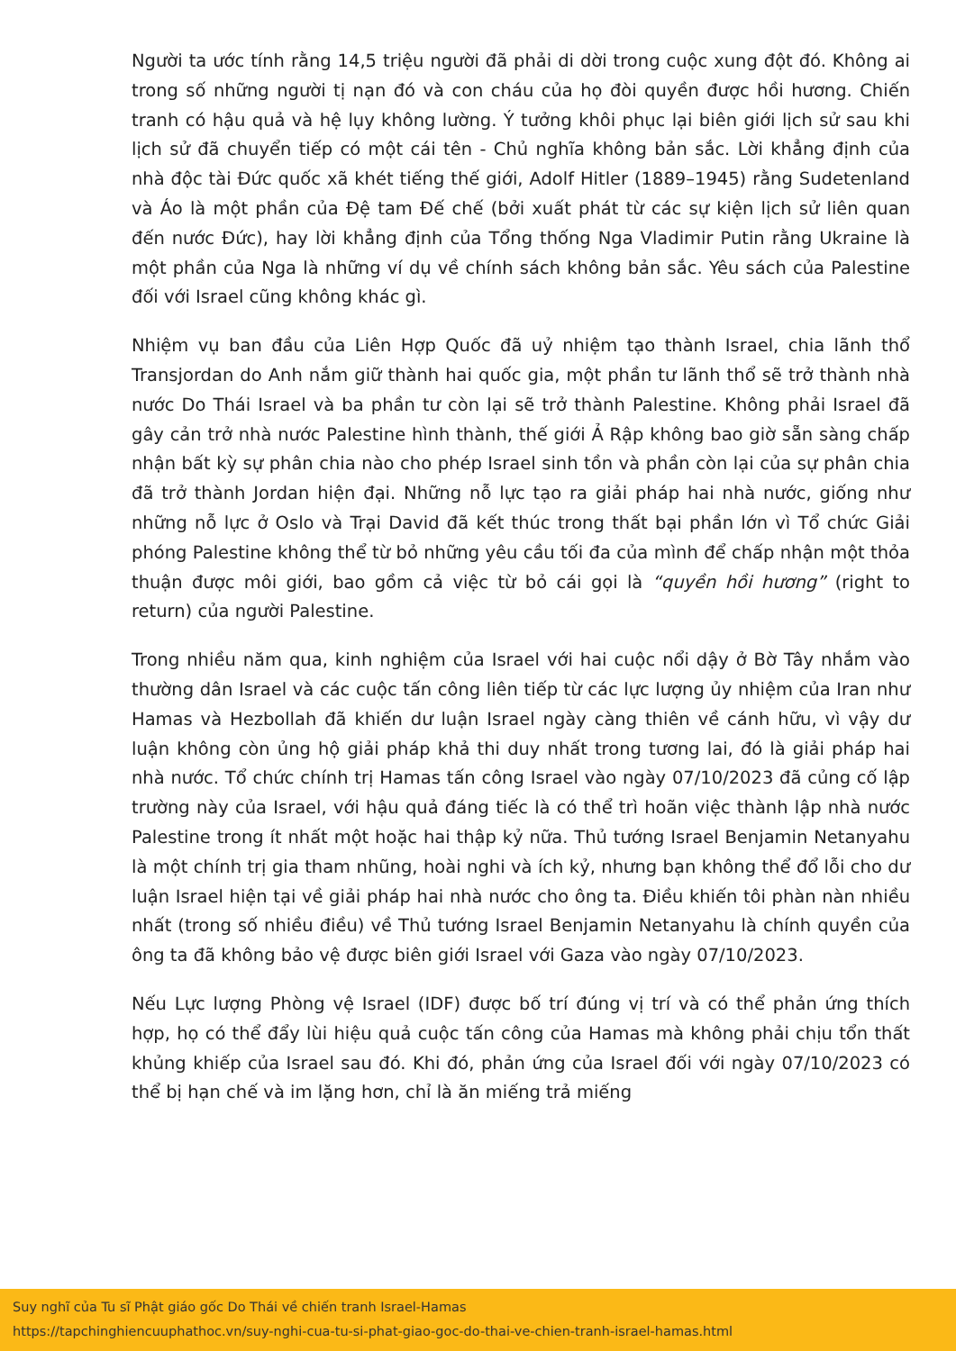Người ta ước tính rằng 14,5 triệu người đã phải di dời trong cuộc xung đột đó. Không ai trong số những người tị nạn đó và con cháu của họ đòi quyền được hồi hương. Chiến tranh có hậu quả và hệ lụy không lường. Ý tưởng khôi phục lại biên giới lịch sử sau khi lịch sử đã chuyển tiếp có một cái tên - Chủ nghĩa không bản sắc. Lời khẳng định của nhà độc tài Đức quốc xã khét tiếng thế giới, Adolf Hitler (1889–1945) rằng Sudetenland và Áo là một phần của Đệ tam Đế chế (bởi xuất phát từ các sự kiện lịch sử liên quan đến nước Đức), hay lời khẳng định của Tổng thống Nga Vladimir Putin rằng Ukraine là một phần của Nga là những ví dụ về chính sách không bản sắc. Yêu sách của Palestine đối với Israel cũng không khác gì.
Nhiệm vụ ban đầu của Liên Hợp Quốc đã uỷ nhiệm tạo thành Israel, chia lãnh thổ Transjordan do Anh nắm giữ thành hai quốc gia, một phần tư lãnh thổ sẽ trở thành nhà nước Do Thái Israel và ba phần tư còn lại sẽ trở thành Palestine. Không phải Israel đã gây cản trở nhà nước Palestine hình thành, thế giới Ả Rập không bao giờ sẵn sàng chấp nhận bất kỳ sự phân chia nào cho phép Israel sinh tồn và phần còn lại của sự phân chia đã trở thành Jordan hiện đại. Những nỗ lực tạo ra giải pháp hai nhà nước, giống như những nỗ lực ở Oslo và Trại David đã kết thúc trong thất bại phần lớn vì Tổ chức Giải phóng Palestine không thể từ bỏ những yêu cầu tối đa của mình để chấp nhận một thỏa thuận được môi giới, bao gồm cả việc từ bỏ cái gọi là “quyền hồi hương” (right to return) của người Palestine.
Trong nhiều năm qua, kinh nghiệm của Israel với hai cuộc nổi dậy ở Bờ Tây nhắm vào thường dân Israel và các cuộc tấn công liên tiếp từ các lực lượng ủy nhiệm của Iran như Hamas và Hezbollah đã khiến dư luận Israel ngày càng thiên về cánh hữu, vì vậy dư luận không còn ủng hộ giải pháp khả thi duy nhất trong tương lai, đó là giải pháp hai nhà nước. Tổ chức chính trị Hamas tấn công Israel vào ngày 07/10/2023 đã củng cố lập trường này của Israel, với hậu quả đáng tiếc là có thể trì hoãn việc thành lập nhà nước Palestine trong ít nhất một hoặc hai thập kỷ nữa. Thủ tướng Israel Benjamin Netanyahu là một chính trị gia tham nhũng, hoài nghi và ích kỷ, nhưng bạn không thể đổ lỗi cho dư luận Israel hiện tại về giải pháp hai nhà nước cho ông ta. Điều khiến tôi phàn nàn nhiều nhất (trong số nhiều điều) về Thủ tướng Israel Benjamin Netanyahu là chính quyền của ông ta đã không bảo vệ được biên giới Israel với Gaza vào ngày 07/10/2023.
Nếu Lực lượng Phòng vệ Israel (IDF) được bố trí đúng vị trí và có thể phản ứng thích hợp, họ có thể đẩy lùi hiệu quả cuộc tấn công của Hamas mà không phải chịu tổn thất khủng khiếp của Israel sau đó. Khi đó, phản ứng của Israel đối với ngày 07/10/2023 có thể bị hạn chế và im lặng hơn, chỉ là ăn miếng trả miếng
Suy nghĩ của Tu sĩ Phật giáo gốc Do Thái về chiến tranh Israel-Hamas
https://tapchinghiencuuphathoc.vn/suy-nghi-cua-tu-si-phat-giao-goc-do-thai-ve-chien-tranh-israel-hamas.html